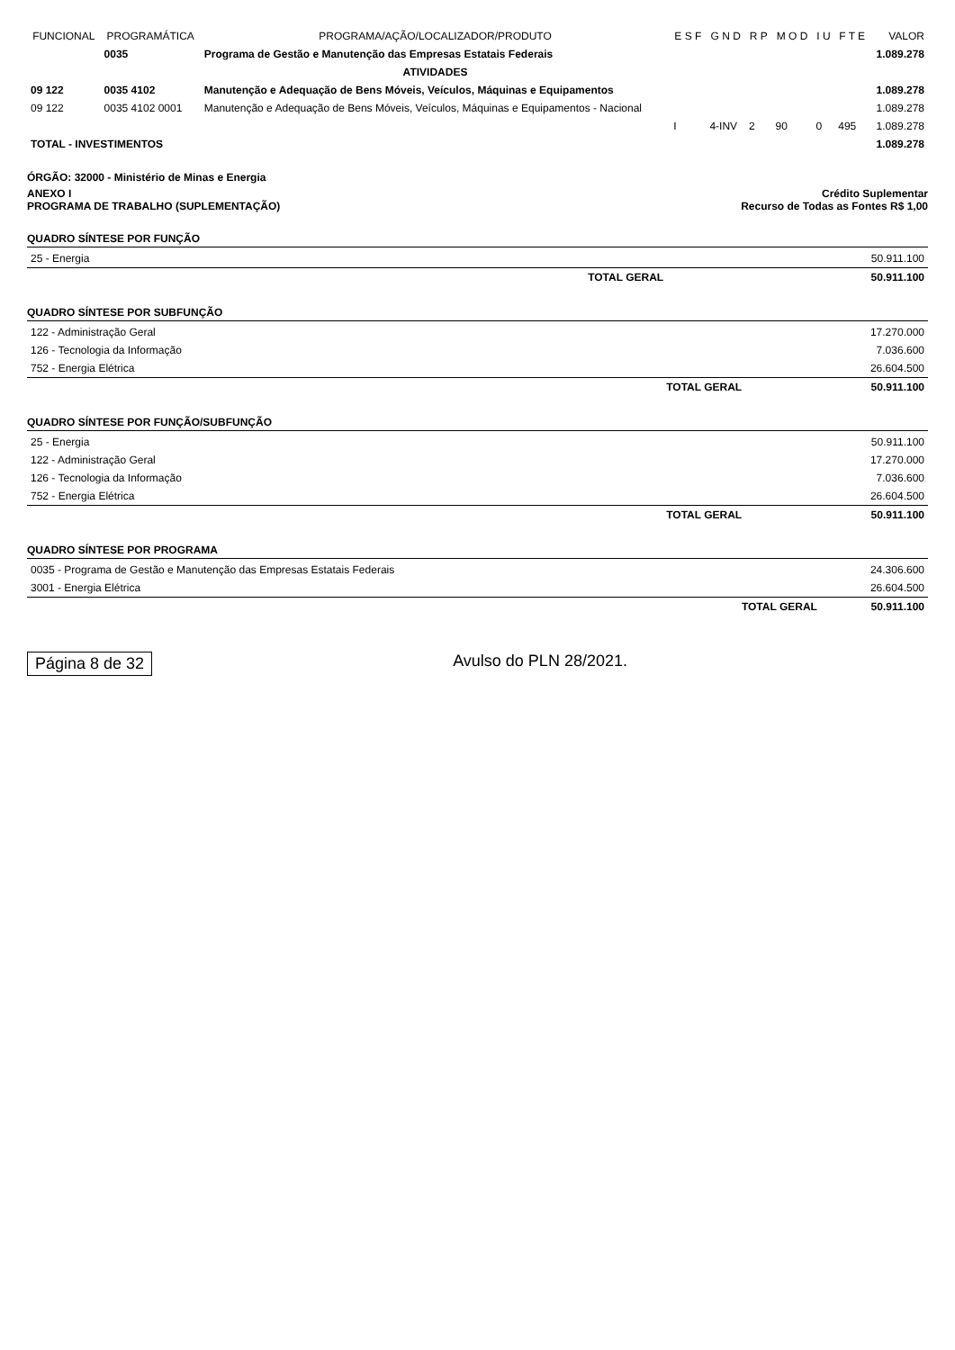| FUNCIONAL | PROGRAMÁTICA | PROGRAMA/AÇÃO/LOCALIZADOR/PRODUTO | E S F | G N D | R P | M O D | I U | F T E | VALOR |
| --- | --- | --- | --- | --- | --- | --- | --- | --- | --- |
| | 0035 | Programa de Gestão e Manutenção das Empresas Estatais Federais | | | | | | | 1.089.278 |
| | | ATIVIDADES | | | | | | | |
| 09 122 | 0035 4102 | Manutenção e Adequação de Bens Móveis, Veículos, Máquinas e Equipamentos | | | | | | | 1.089.278 |
| 09 122 | 0035 4102 0001 | Manutenção e Adequação de Bens Móveis, Veículos, Máquinas e Equipamentos - Nacional | | | | | | | 1.089.278 |
| | | | I | 4-INV | 2 | 90 | 0 | 495 | 1.089.278 |
| TOTAL - INVESTIMENTOS | | | | | | | | | 1.089.278 |
ÓRGÃO: 32000 - Ministério de Minas e Energia
ANEXO I Crédito Suplementar
PROGRAMA DE TRABALHO (SUPLEMENTAÇÃO) Recurso de Todas as Fontes R$ 1,00
QUADRO SÍNTESE POR FUNÇÃO
| 25 - Energia | | 50.911.100 |
| | TOTAL GERAL | 50.911.100 |
QUADRO SÍNTESE POR SUBFUNÇÃO
| 122 - Administração Geral | | 17.270.000 |
| 126 - Tecnologia da Informação | | 7.036.600 |
| 752 - Energia Elétrica | | 26.604.500 |
| | TOTAL GERAL | 50.911.100 |
QUADRO SÍNTESE POR FUNÇÃO/SUBFUNÇÃO
| 25 - Energia | | 50.911.100 |
| 122 - Administração Geral | | 17.270.000 |
| 126 - Tecnologia da Informação | | 7.036.600 |
| 752 - Energia Elétrica | | 26.604.500 |
| | TOTAL GERAL | 50.911.100 |
QUADRO SÍNTESE POR PROGRAMA
| 0035 - Programa de Gestão e Manutenção das Empresas Estatais Federais | | 24.306.600 |
| 3001 - Energia Elétrica | | 26.604.500 |
| | TOTAL GERAL | 50.911.100 |
Página 8 de 32 Avulso do PLN 28/2021.